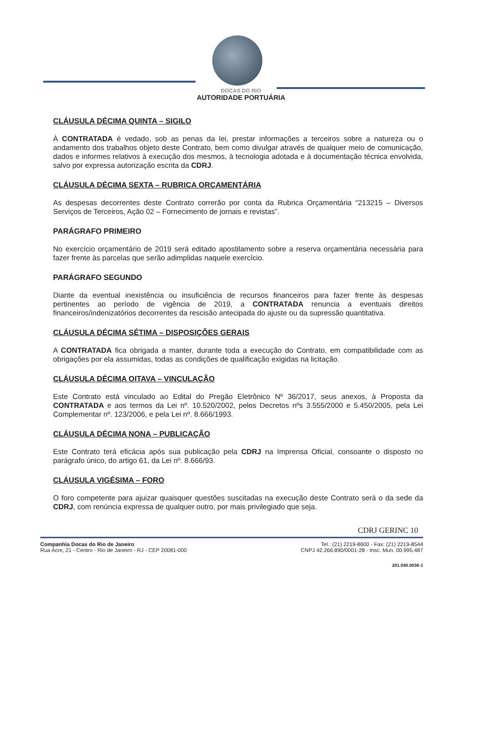DOCAS DO RIO
AUTORIDADE PORTUÁRIA
CLÁUSULA DÉCIMA QUINTA – SIGILO
À CONTRATADA é vedado, sob as penas da lei, prestar informações a terceiros sobre a natureza ou o andamento dos trabalhos objeto deste Contrato, bem como divulgar através de qualquer meio de comunicação, dados e informes relativos à execução dos mesmos, à tecnologia adotada e à documentação técnica envolvida, salvo por expressa autorização escrita da CDRJ.
CLÁUSULA DÉCIMA SEXTA – RUBRICA ORÇAMENTÁRIA
As despesas decorrentes deste Contrato correrão por conta da Rubrica Orçamentária “213215 – Diversos Serviços de Terceiros, Ação 02 – Fornecimento de jornais e revistas”.
PARÁGRAFO PRIMEIRO
No exercício orçamentário de 2019 será editado apostilamento sobre a reserva orçamentária necessária para fazer frente às parcelas que serão adimplidas naquele exercício.
PARÁGRAFO SEGUNDO
Diante da eventual inexistência ou insuficiência de recursos financeiros para fazer frente às despesas pertinentes ao período de vigência de 2019, a CONTRATADA renuncia a eventuais direitos financeiros/indenizatórios decorrentes da rescisão antecipada do ajuste ou da supressão quantitativa.
CLÁUSULA DÉCIMA SÉTIMA – DISPOSIÇÕES GERAIS
A CONTRATADA fica obrigada a manter, durante toda a execução do Contrato, em compatibilidade com as obrigações por ela assumidas, todas as condições de qualificação exigidas na licitação.
CLÁUSULA DÉCIMA OITAVA – VINCULAÇÃO
Este Contrato está vinculado ao Edital do Pregão Eletrônico Nº 36/2017, seus anexos, à Proposta da CONTRATADA e aos termos da Lei nº. 10.520/2002, pelos Decretos nºs 3.555/2000 e 5.450/2005, pela Lei Complementar nº. 123/2006, e pela Lei nº. 8.666/1993.
CLÁUSULA DÉCIMA NONA – PUBLICAÇÃO
Este Contrato terá eficácia após sua publicação pela CDRJ na Imprensa Oficial, consoante o disposto no parágrafo único, do artigo 61, da Lei nº. 8.666/93.
CLÁUSULA VIGÉSIMA – FORO
O foro competente para ajuizar quaisquer questões suscitadas na execução deste Contrato será o da sede da CDRJ, com renúncia expressa de qualquer outro, por mais privilegiado que seja.
CDRJ GERINC 10
Companhia Docas do Rio de Janeiro
Rua Acre, 21 - Centro - Rio de Janeiro - RJ - CEP 20081-000
Tel.: (21) 2219-8600 - Fax: (21) 2219-8544
CNPJ 42.266.890/0001-28 - Insc. Mun. 00.995.487
201.040.0036-1